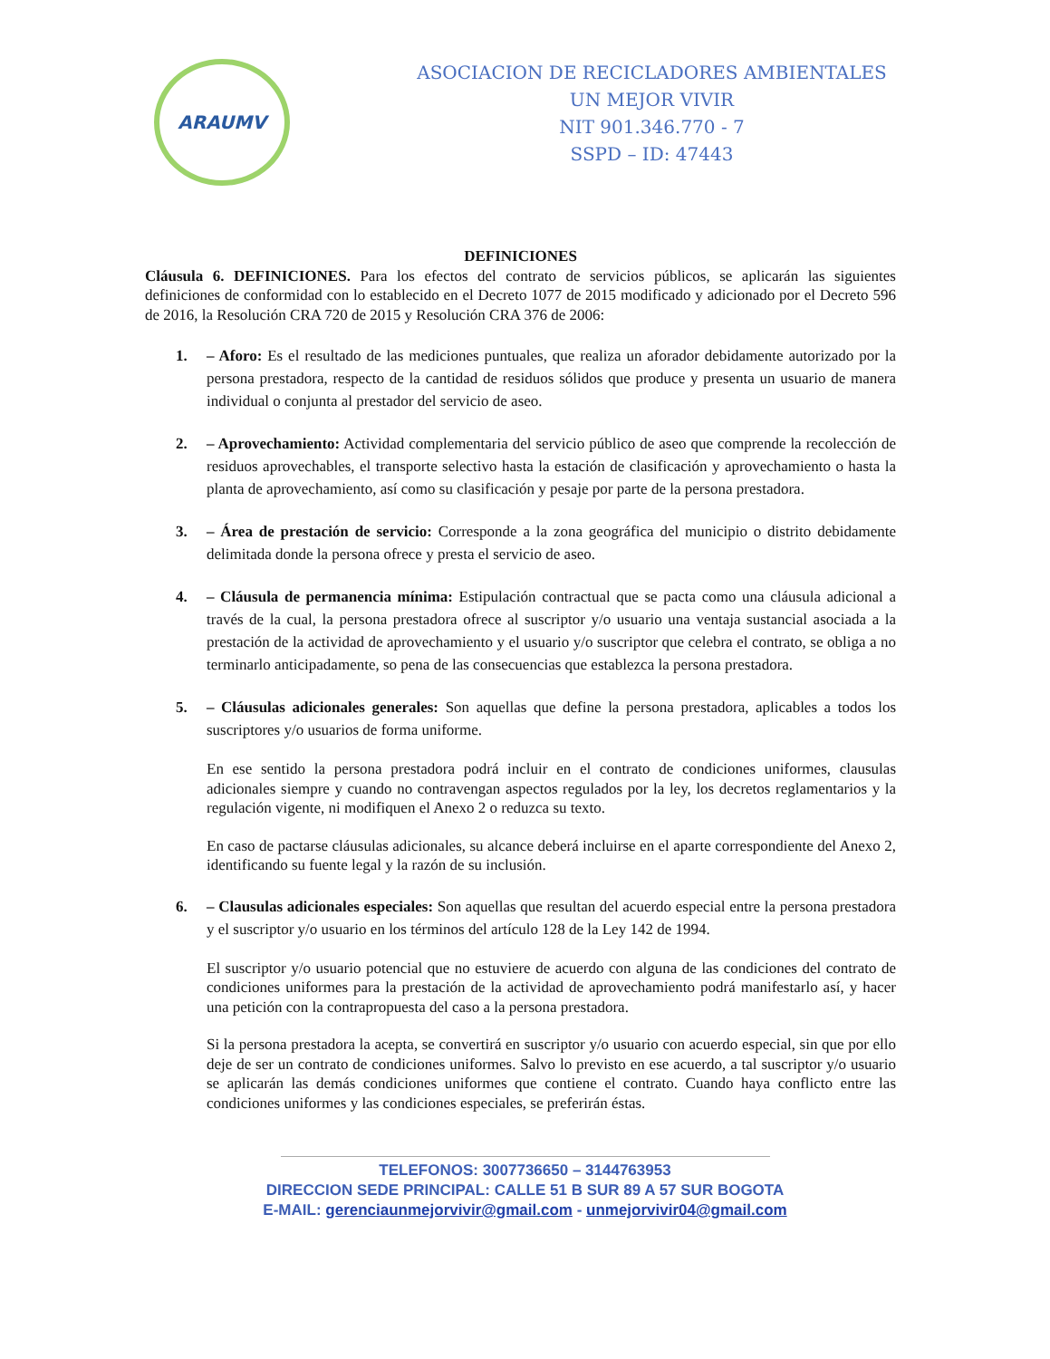ARAUMV
ASOCIACION DE RECICLADORES AMBIENTALES
UN MEJOR VIVIR
NIT 901.346.770 - 7
SSPD – ID: 47443
DEFINICIONES
Cláusula 6. DEFINICIONES. Para los efectos del contrato de servicios públicos, se aplicarán las siguientes definiciones de conformidad con lo establecido en el Decreto 1077 de 2015 modificado y adicionado por el Decreto 596 de 2016, la Resolución CRA 720 de 2015 y Resolución CRA 376 de 2006:
1. – Aforo: Es el resultado de las mediciones puntuales, que realiza un aforador debidamente autorizado por la persona prestadora, respecto de la cantidad de residuos sólidos que produce y presenta un usuario de manera individual o conjunta al prestador del servicio de aseo.
2. – Aprovechamiento: Actividad complementaria del servicio público de aseo que comprende la recolección de residuos aprovechables, el transporte selectivo hasta la estación de clasificación y aprovechamiento o hasta la planta de aprovechamiento, así como su clasificación y pesaje por parte de la persona prestadora.
3. – Área de prestación de servicio: Corresponde a la zona geográfica del municipio o distrito debidamente delimitada donde la persona ofrece y presta el servicio de aseo.
4. – Cláusula de permanencia mínima: Estipulación contractual que se pacta como una cláusula adicional a través de la cual, la persona prestadora ofrece al suscriptor y/o usuario una ventaja sustancial asociada a la prestación de la actividad de aprovechamiento y el usuario y/o suscriptor que celebra el contrato, se obliga a no terminarlo anticipadamente, so pena de las consecuencias que establezca la persona prestadora.
5. – Cláusulas adicionales generales: Son aquellas que define la persona prestadora, aplicables a todos los suscriptores y/o usuarios de forma uniforme.
En ese sentido la persona prestadora podrá incluir en el contrato de condiciones uniformes, clausulas adicionales siempre y cuando no contravengan aspectos regulados por la ley, los decretos reglamentarios y la regulación vigente, ni modifiquen el Anexo 2 o reduzca su texto.
En caso de pactarse cláusulas adicionales, su alcance deberá incluirse en el aparte correspondiente del Anexo 2, identificando su fuente legal y la razón de su inclusión.
6. – Clausulas adicionales especiales: Son aquellas que resultan del acuerdo especial entre la persona prestadora y el suscriptor y/o usuario en los términos del artículo 128 de la Ley 142 de 1994.
El suscriptor y/o usuario potencial que no estuviere de acuerdo con alguna de las condiciones del contrato de condiciones uniformes para la prestación de la actividad de aprovechamiento podrá manifestarlo así, y hacer una petición con la contrapropuesta del caso a la persona prestadora.
Si la persona prestadora la acepta, se convertirá en suscriptor y/o usuario con acuerdo especial, sin que por ello deje de ser un contrato de condiciones uniformes. Salvo lo previsto en ese acuerdo, a tal suscriptor y/o usuario se aplicarán las demás condiciones uniformes que contiene el contrato. Cuando haya conflicto entre las condiciones uniformes y las condiciones especiales, se preferirán éstas.
TELEFONOS: 3007736650 – 3144763953
DIRECCION SEDE PRINCIPAL: CALLE 51 B SUR 89 A 57 SUR BOGOTA
E-MAIL: gerenciaunmejorvivir@gmail.com - unmejorvivir04@gmail.com